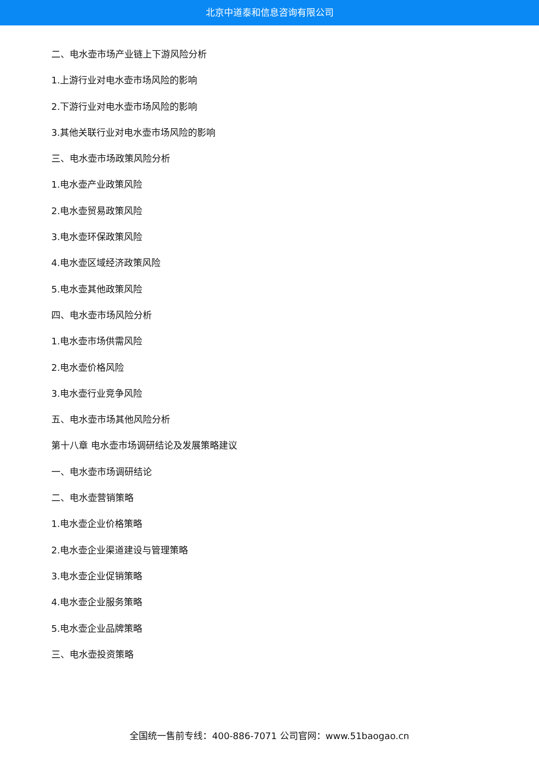北京中道泰和信息咨询有限公司
二、电水壶市场产业链上下游风险分析
1.上游行业对电水壶市场风险的影响
2.下游行业对电水壶市场风险的影响
3.其他关联行业对电水壶市场风险的影响
三、电水壶市场政策风险分析
1.电水壶产业政策风险
2.电水壶贸易政策风险
3.电水壶环保政策风险
4.电水壶区域经济政策风险
5.电水壶其他政策风险
四、电水壶市场风险分析
1.电水壶市场供需风险
2.电水壶价格风险
3.电水壶行业竞争风险
五、电水壶市场其他风险分析
第十八章 电水壶市场调研结论及发展策略建议
一、电水壶市场调研结论
二、电水壶营销策略
1.电水壶企业价格策略
2.电水壶企业渠道建设与管理策略
3.电水壶企业促销策略
4.电水壶企业服务策略
5.电水壶企业品牌策略
三、电水壶投资策略
全国统一售前专线：400-886-7071 公司官网：www.51baogao.cn